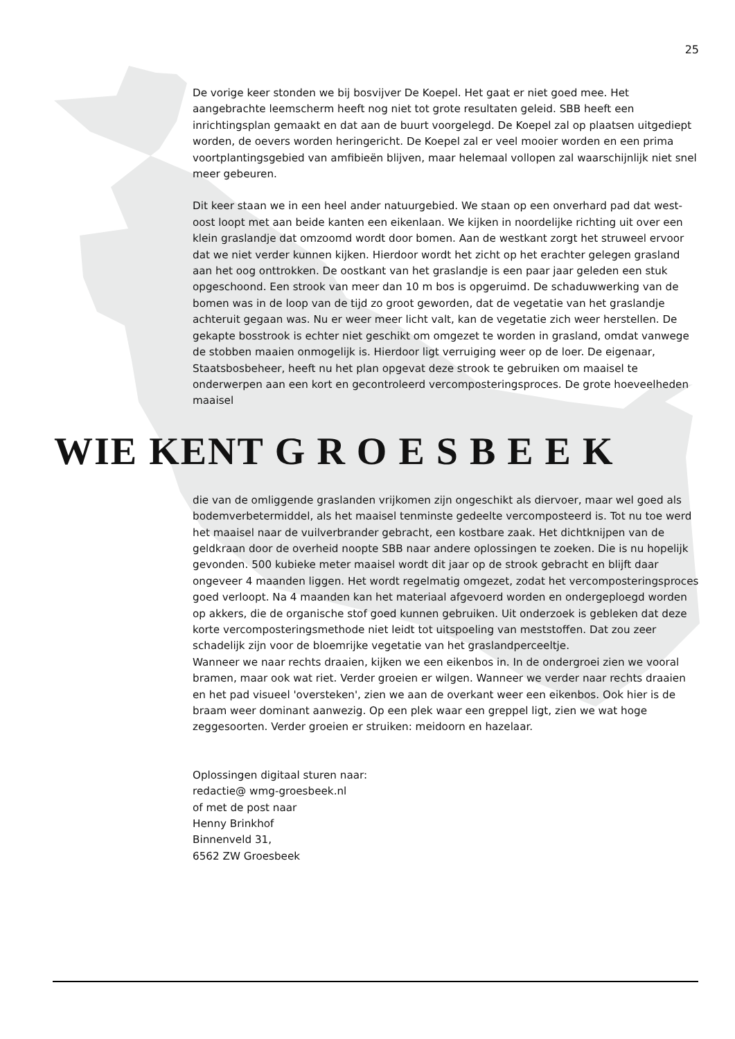25
De vorige keer stonden we bij bosvijver De Koepel. Het gaat er niet goed mee. Het aangebrachte leemscherm heeft nog niet tot grote resultaten geleid. SBB heeft een inrichtingsplan gemaakt en dat aan de buurt voorgelegd. De Koepel zal op plaatsen uitgediept worden, de oevers worden heringericht. De Koepel zal er veel mooier worden en een prima voortplantingsgebied van amfibieën blijven, maar helemaal vollopen zal waarschijnlijk niet snel meer gebeuren.
Dit keer staan we in een heel ander natuurgebied. We staan op een onverhard pad dat west-oost loopt met aan beide kanten een eikenlaan. We kijken in noordelijke richting uit over een klein graslandje dat omzoomd wordt door bomen. Aan de westkant zorgt het struweel ervoor dat we niet verder kunnen kijken. Hierdoor wordt het zicht op het erachter gelegen grasland aan het oog onttrokken. De oostkant van het graslandje is een paar jaar geleden een stuk opgeschoond. Een strook van meer dan 10 m bos is opgeruimd. De schaduwwerking van de bomen was in de loop van de tijd zo groot geworden, dat de vegetatie van het graslandje achteruit gegaan was. Nu er weer meer licht valt, kan de vegetatie zich weer herstellen. De gekapte bosstrook is echter niet geschikt om omgezet te worden in grasland, omdat vanwege de stobben maaien onmogelijk is. Hierdoor ligt verruiging weer op de loer. De eigenaar, Staatsbosbeheer, heeft nu het plan opgevat deze strook te gebruiken om maaisel te onderwerpen aan een kort en gecontroleerd vercomposteringsproces. De grote hoeveelheden maaisel
WIE KENT GROESBEEK
die van de omliggende graslanden vrijkomen zijn ongeschikt als diervoer, maar wel goed als bodemverbetermiddel, als het maaisel tenminste gedeelte vercomposteerd is. Tot nu toe werd het maaisel naar de vuilverbrander gebracht, een kostbare zaak. Het dichtknijpen van de geldkraan door de overheid noopte SBB naar andere oplossingen te zoeken. Die is nu hopelijk gevonden. 500 kubieke meter maaisel wordt dit jaar op de strook gebracht en blijft daar ongeveer 4 maanden liggen. Het wordt regelmatig omgezet, zodat het vercomposteringsproces goed verloopt. Na 4 maanden kan het materiaal afgevoerd worden en ondergeploegd worden op akkers, die de organische stof goed kunnen gebruiken. Uit onderzoek is gebleken dat deze korte vercomposteringsmethode niet leidt tot uitspoeling van meststoffen. Dat zou zeer schadelijk zijn voor de bloemrijke vegetatie van het graslandperceeltje.
Wanneer we naar rechts draaien, kijken we een eikenbos in. In de ondergroei zien we vooral bramen, maar ook wat riet. Verder groeien er wilgen. Wanneer we verder naar rechts draaien en het pad visueel 'oversteken', zien we aan de overkant weer een eikenbos. Ook hier is de braam weer dominant aanwezig. Op een plek waar een greppel ligt, zien we wat hoge zeggesoorten. Verder groeien er struiken: meidoorn en hazelaar.
Oplossingen digitaal sturen naar:
redactie@ wmg-groesbeek.nl
of met de post naar
Henny Brinkhof
Binnenveld 31,
6562 ZW Groesbeek